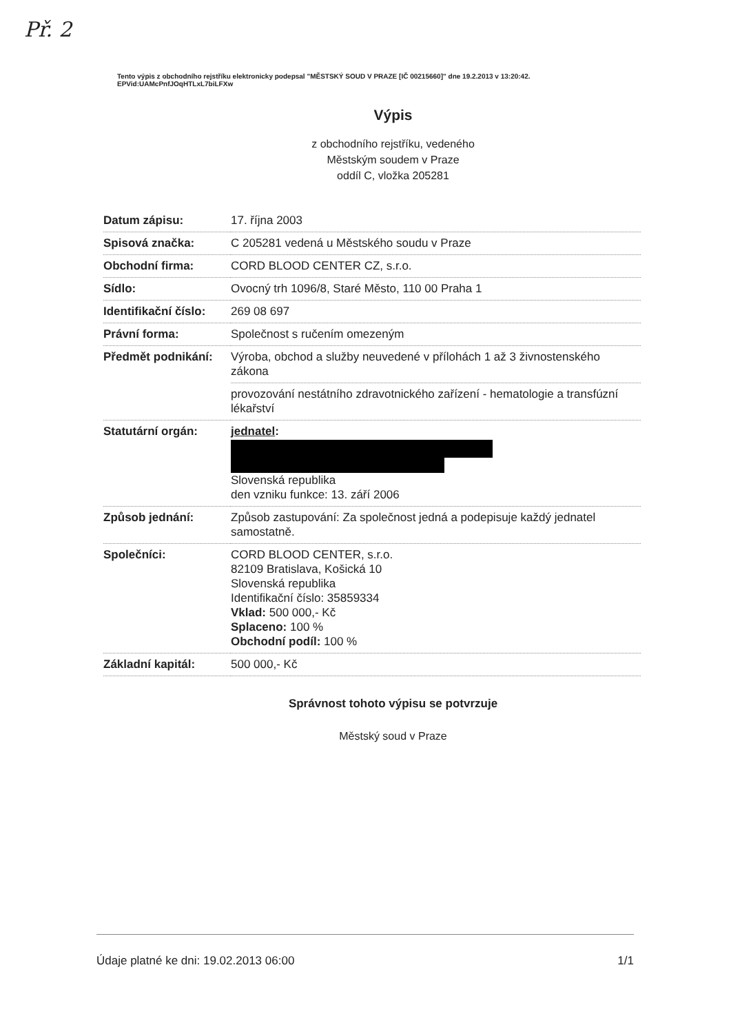Př. 2
Tento výpis z obchodního rejstříku elektronicky podepsal "MĚSTSKÝ SOUD V PRAZE [IČ 00215660]" dne 19.2.2013 v 13:20:42.
EPVid:UAMcPnfJOqHTLxL7biLFXw
Výpis
z obchodního rejstříku, vedeného
Městským soudem v Praze
oddíl C, vložka 205281
| Datum zápisu: | 17. října 2003 |
| Spisová značka: | C 205281 vedená u Městského soudu v Praze |
| Obchodní firma: | CORD BLOOD CENTER CZ, s.r.o. |
| Sídlo: | Ovocný trh 1096/8, Staré Město, 110 00 Praha 1 |
| Identifikační číslo: | 269 08 697 |
| Právní forma: | Společnost s ručením omezeným |
| Předmět podnikání: | Výroba, obchod a služby neuvedené v přílohách 1 až 3 živnostenského zákona |
| | provozování nestátního zdravotnického zařízení - hematologie a transfúzní lékařství |
| Statutární orgán: | jednatel : Slovenská republika den vzniku funkce: 13. září 2006 |
| Způsob jednání: | Způsob zastupování: Za společnost jedná a podepisuje každý jednatel samostatně. |
| Společníci: | CORD BLOOD CENTER, s.r.o. 82109 Bratislava, Košická 10 Slovenská republika Identifikační číslo: 35859334 Vklad: 500 000,- Kč Splaceno: 100 % Obchodní podíl: 100 % |
| Základní kapitál: | 500 000,- Kč |
Správnost tohoto výpisu se potvrzuje
Městský soud v Praze
Údaje platné ke dni: 19.02.2013 06:00 1/1